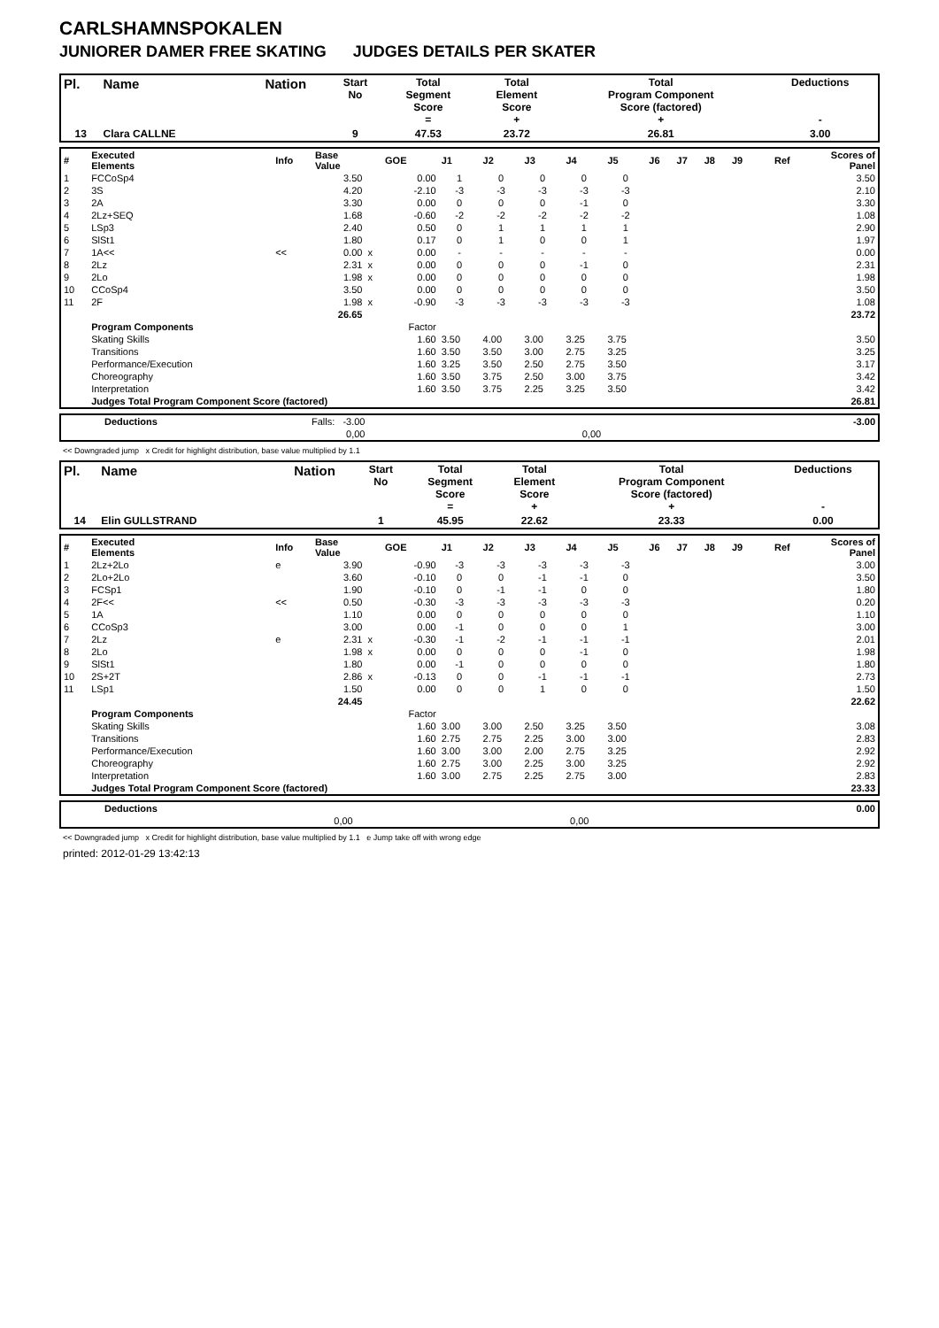CARLSHAMNSPOKALEN
JUNIORER DAMER FREE SKATING JUDGES DETAILS PER SKATER
| Pl. | Name | Nation | Start No | Total Segment Score = | Total Element Score + | Total Program Component Score (factored) + | Deductions - |
| 13 | Clara CALLNE | | 9 | 47.53 | 23.72 | 26.81 | 3.00 |
| # | Executed Elements | Info | Base Value | | GOE | J1 | J2 | J3 | J4 | J5 | J6 | J7 | J8 | J9 | Ref | Scores of Panel |
| 1 | FCCoSp4 | | 3.50 | | 0.00 | 1 | 0 | 0 | 0 | 0 | | | | | | 3.50 |
| 2 | 3S | | 4.20 | | -2.10 | -3 | -3 | -3 | -3 | -3 | | | | | | 2.10 |
| 3 | 2A | | 3.30 | | 0.00 | 0 | 0 | 0 | -1 | 0 | | | | | | 3.30 |
| 4 | 2Lz+SEQ | | 1.68 | | -0.60 | -2 | -2 | -2 | -2 | -2 | | | | | | 1.08 |
| 5 | LSp3 | | 2.40 | | 0.50 | 0 | 1 | 1 | 1 | 1 | | | | | | 2.90 |
| 6 | SlSt1 | | 1.80 | | 0.17 | 0 | 1 | 0 | 0 | 1 | | | | | | 1.97 |
| 7 | 1A<< | << | 0.00 | x | 0.00 | - | - | - | - | - | | | | | | 0.00 |
| 8 | 2Lz | | 2.31 | x | 0.00 | 0 | 0 | 0 | -1 | 0 | | | | | | 2.31 |
| 9 | 2Lo | | 1.98 | x | 0.00 | 0 | 0 | 0 | 0 | 0 | | | | | | 1.98 |
| 10 | CCoSp4 | | 3.50 | | 0.00 | 0 | 0 | 0 | 0 | 0 | | | | | | 3.50 |
| 11 | 2F | | 1.98 | x | -0.90 | -3 | -3 | -3 | -3 | -3 | | | | | | 1.08 |
| | | | 26.65 | | | | | | | | | | | | | 23.72 |
| | Program Components | | | | Factor | | | | | | | | | | | |
| | Skating Skills | | | | 1.60 | 3.50 | 4.00 | 3.00 | 3.25 | 3.75 | | | | | | 3.50 |
| | Transitions | | | | 1.60 | 3.50 | 3.50 | 3.00 | 2.75 | 3.25 | | | | | | 3.25 |
| | Performance/Execution | | | | 1.60 | 3.25 | 3.50 | 2.50 | 2.75 | 3.50 | | | | | | 3.17 |
| | Choreography | | | | 1.60 | 3.50 | 3.75 | 2.50 | 3.00 | 3.75 | | | | | | 3.42 |
| | Interpretation | | | | 1.60 | 3.50 | 3.75 | 2.25 | 3.25 | 3.50 | | | | | | 3.42 |
| | Judges Total Program Component Score (factored) | | | | | | | | | | | | | | | 26.81 |
| | Deductions | Falls: -3.00 | | -3.00 |
| | | 0,00 | 0,00 | |
<< Downgraded jump x Credit for highlight distribution, base value multiplied by 1.1
| Pl. | Name | Nation | Start No | Total Segment Score = | Total Element Score + | Total Program Component Score (factored) + | Deductions - |
| 14 | Elin GULLSTRAND | | 1 | 45.95 | 22.62 | 23.33 | 0.00 |
| # | Executed Elements | Info | Base Value | | GOE | J1 | J2 | J3 | J4 | J5 | J6 | J7 | J8 | J9 | Ref | Scores of Panel |
| 1 | 2Lz+2Lo | e | 3.90 | | -0.90 | -3 | -3 | -3 | -3 | -3 | | | | | | 3.00 |
| 2 | 2Lo+2Lo | | 3.60 | | -0.10 | 0 | 0 | -1 | -1 | 0 | | | | | | 3.50 |
| 3 | FCSp1 | | 1.90 | | -0.10 | 0 | -1 | -1 | 0 | 0 | | | | | | 1.80 |
| 4 | 2F<< | << | 0.50 | | -0.30 | -3 | -3 | -3 | -3 | -3 | | | | | | 0.20 |
| 5 | 1A | | 1.10 | | 0.00 | 0 | 0 | 0 | 0 | 0 | | | | | | 1.10 |
| 6 | CCoSp3 | | 3.00 | | 0.00 | -1 | 0 | 0 | 0 | 1 | | | | | | 3.00 |
| 7 | 2Lz | e | 2.31 | x | -0.30 | -1 | -2 | -1 | -1 | -1 | | | | | | 2.01 |
| 8 | 2Lo | | 1.98 | x | 0.00 | 0 | 0 | 0 | -1 | 0 | | | | | | 1.98 |
| 9 | SlSt1 | | 1.80 | | 0.00 | -1 | 0 | 0 | 0 | 0 | | | | | | 1.80 |
| 10 | 2S+2T | | 2.86 | x | -0.13 | 0 | 0 | -1 | -1 | -1 | | | | | | 2.73 |
| 11 | LSp1 | | 1.50 | | 0.00 | 0 | 0 | 1 | 0 | 0 | | | | | | 1.50 |
| | | | 24.45 | | | | | | | | | | | | | 22.62 |
| | Program Components | | | | Factor | | | | | | | | | | | |
| | Skating Skills | | | | 1.60 | 3.00 | 3.00 | 2.50 | 3.25 | 3.50 | | | | | | 3.08 |
| | Transitions | | | | 1.60 | 2.75 | 2.75 | 2.25 | 3.00 | 3.00 | | | | | | 2.83 |
| | Performance/Execution | | | | 1.60 | 3.00 | 3.00 | 2.00 | 2.75 | 3.25 | | | | | | 2.92 |
| | Choreography | | | | 1.60 | 2.75 | 3.00 | 2.25 | 3.00 | 3.25 | | | | | | 2.92 |
| | Interpretation | | | | 1.60 | 3.00 | 2.75 | 2.25 | 2.75 | 3.00 | | | | | | 2.83 |
| | Judges Total Program Component Score (factored) | | | | | | | | | | | | | | | 23.33 |
| | Deductions | | | 0.00 |
| | | 0,00 | 0,00 | |
<< Downgraded jump x Credit for highlight distribution, base value multiplied by 1.1 e Jump take off with wrong edge
printed: 2012-01-29 13:42:13